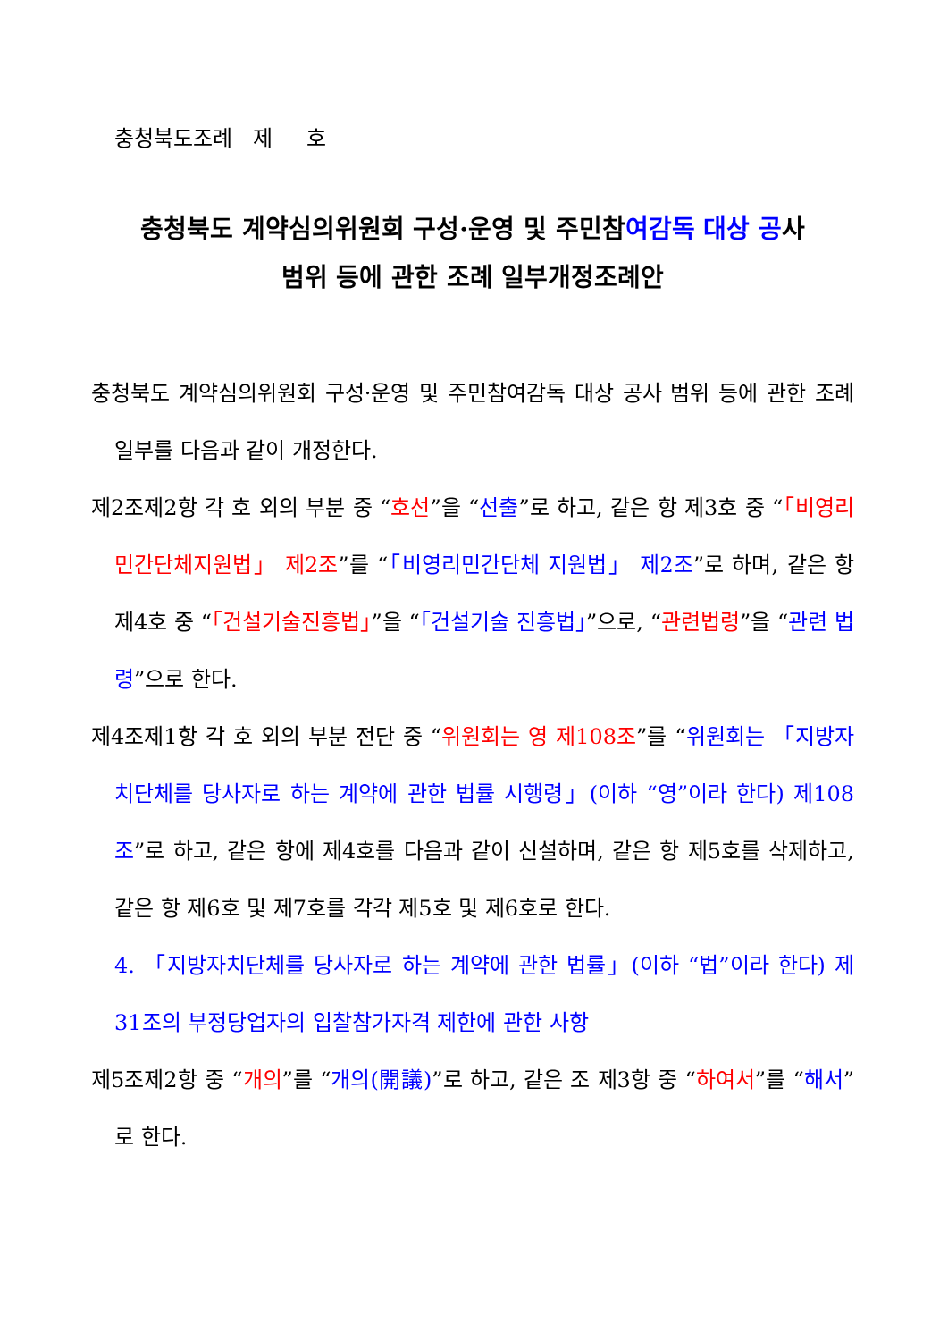충청북도조례 제 호
충청북도 계약심의위원회 구성·운영 및 주민참여감독 대상 공사
범위 등에 관한 조례 일부개정조례안
충청북도 계약심의위원회 구성·운영 및 주민참여감독 대상 공사 범위 등에 관한 조례 일부를 다음과 같이 개정한다.
제2조제2항 각 호 외의 부분 중 “호선”을 “선출”로 하고, 같은 항 제3호 중 “「비영리민간단체지원법」 제2조”를 “「비영리민간단체 지원법」 제2조”로 하며, 같은 항 제4호 중 “「건설기술진흥법」”을 “「건설기술 진흥법」”으로, “관련법령”을 “관련 법령”으로 한다.
제4조제1항 각 호 외의 부분 전단 중 “위원회는 영 제108조”를 “위원회는 「지방자치단체를 당사자로 하는 계약에 관한 법률 시행령」(이하 “영”이라 한다) 제108조”로 하고, 같은 항에 제4호를 다음과 같이 신설하며, 같은 항 제5호를 삭제하고, 같은 항 제6호 및 제7호를 각각 제5호 및 제6호로 한다.
4. 「지방자치단체를 당사자로 하는 계약에 관한 법률」(이하 “법”이라 한다) 제31조의 부정당업자의 입찰참가자격 제한에 관한 사항
제5조제2항 중 “개의”를 “개의(開議)”로 하고, 같은 조 제3항 중 “하여서”를 “해서”로 한다.